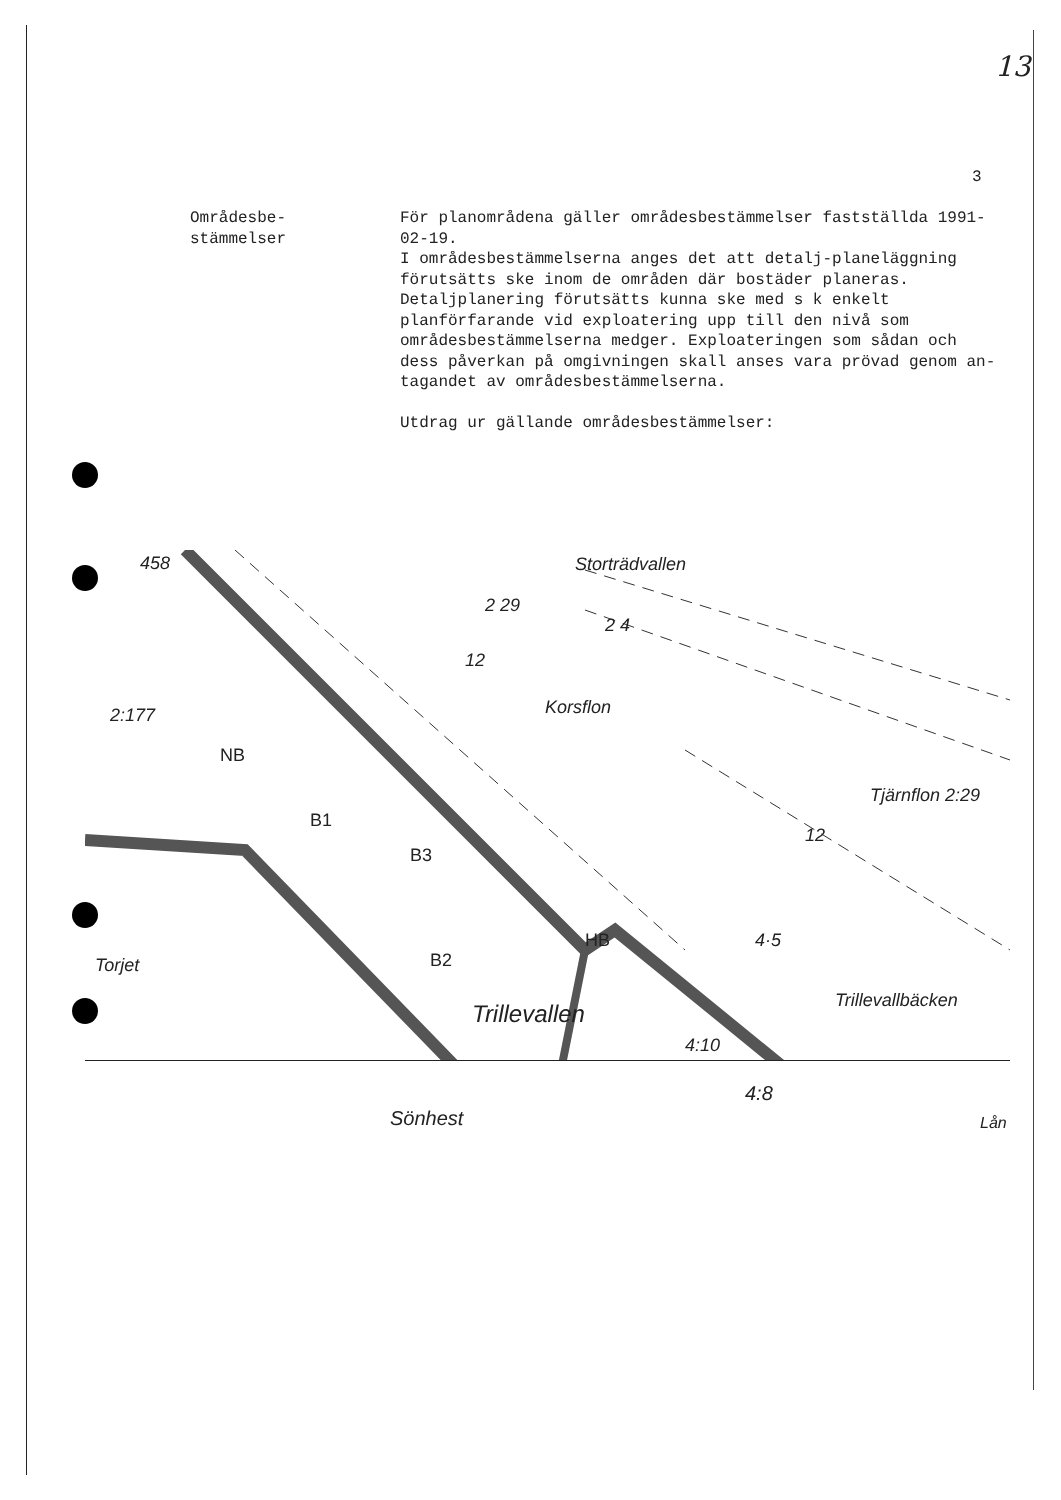13
3
Områdesbe-
stämmelser
För planområdena gäller områdesbestämmelser fastställda 1991-02-19.
I områdesbestämmelserna anges det att detalj-planeläggning förutsätts ske inom de områden där bostäder planeras.
Detaljplanering förutsätts kunna ske med s k enkelt planförfarande vid exploatering upp till den nivå som områdesbestämmelserna medger. Exploateringen som sådan och dess påverkan på omgivningen skall anses vara prövad genom an-tagandet av områdesbestämmelserna.
Utdrag ur gällande områdesbestämmelser:
Storträdvallen
Korsflon
Tjärnflon
Trillevallen Trillevallbäcken
Torjet
NB
B1
B3
B2
HB
4:10
4·5
2 29
2 4
12
12
2:29
2:177
458
Sönhest
4:8
Lån